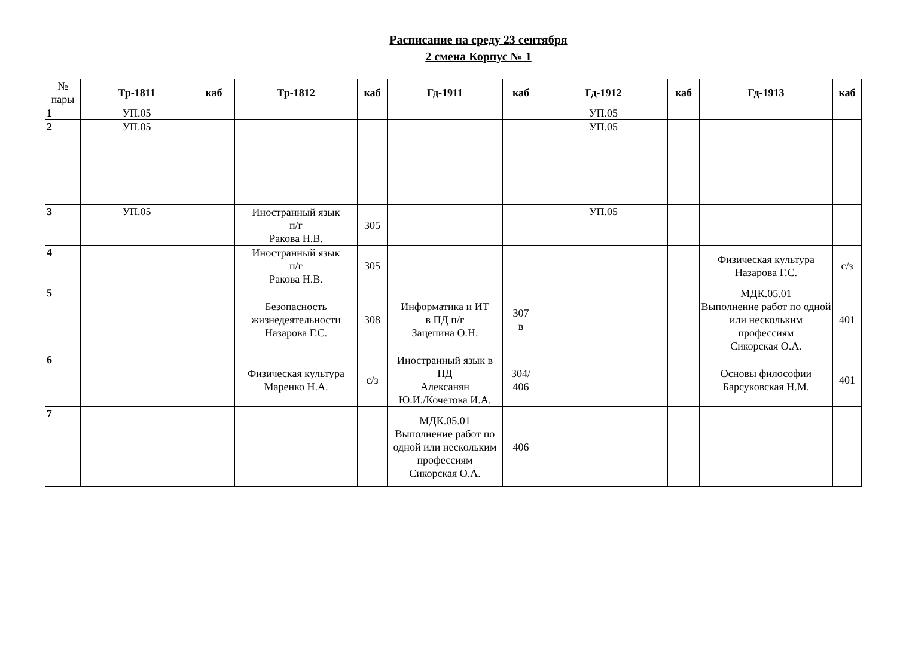Расписание на среду 23 сентября
2 смена Корпус № 1
| № пары | Тр-1811 | каб | Тр-1812 | каб | Гд-1911 | каб | Гд-1912 | каб | Гд-1913 | каб |
| --- | --- | --- | --- | --- | --- | --- | --- | --- | --- | --- |
| 1 | УП.05 | | | | | | УП.05 | | | |
| 2 | УП.05 | | | | | | УП.05 | | | |
| 3 | УП.05 | | Иностранный язык п/г Ракова Н.В. | 305 | | | УП.05 | | | |
| 4 | | | Иностранный язык п/г Ракова Н.В. | 305 | | | | | Физическая культура Назарова Г.С. | с/з |
| 5 | | | Безопасность жизнедеятельности Назарова Г.С. | 308 | Информатика и ИТ в ПД п/г Зацепина О.Н. | 307 в | | | МДК.05.01 Выполнение работ по одной или нескольким профессиям Сикорская О.А. | 401 |
| 6 | | | Физическая культура Маренко Н.А. | с/з | Иностранный язык в ПД Алексанян Ю.И./Кочетова И.А. | 304/ 406 | | | Основы философии Барсуковская Н.М. | 401 |
| 7 | | | | | МДК.05.01 Выполнение работ по одной или нескольким профессиям Сикорская О.А. | 406 | | | | |